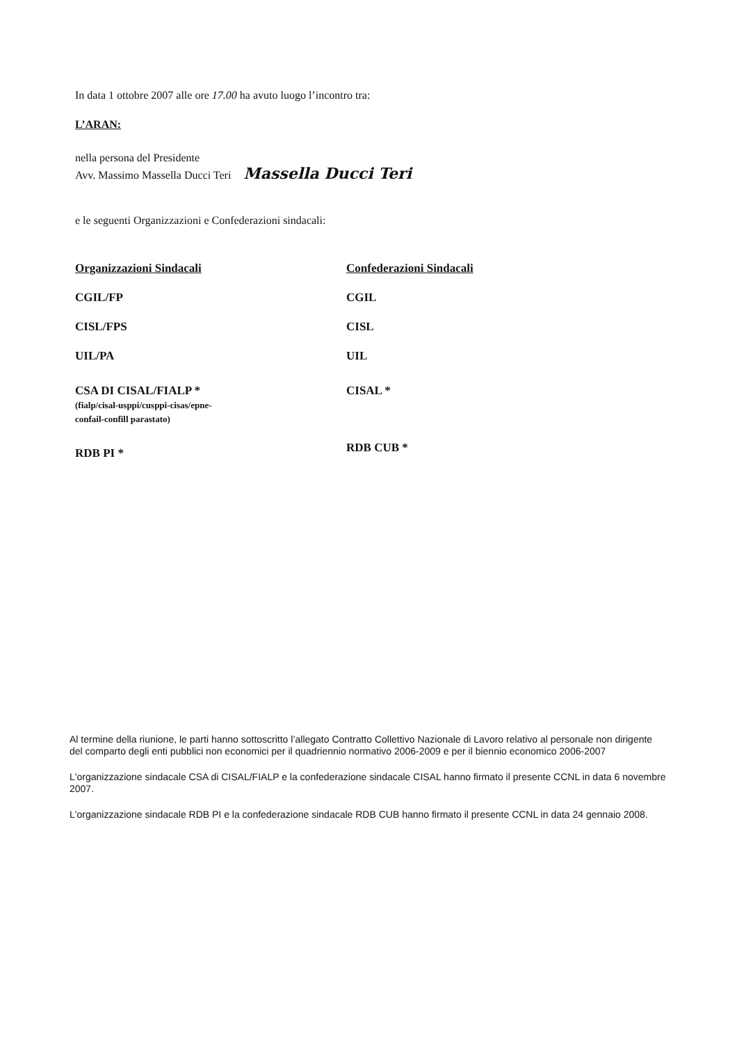In data 1 ottobre 2007 alle ore 17.00 ha avuto luogo l’incontro tra:
L’ARAN:
nella persona del Presidente
Avv. Massimo Massella Ducci Teri Massella Ducci Teri
e le seguenti Organizzazioni e Confederazioni sindacali:
Organizzazioni Sindacali
CGIL/FP
CISL/FPS
UIL/PA
CSA DI CISAL/FIALP *
(fialp/cisal-usppi/cusppi-cisas/epne-
confail-confill parastato)
RDB PI *
Confederazioni Sindacali
CGIL
CISL
UIL
CISAL *
RDB CUB *
Al termine della riunione, le parti hanno sottoscritto l’allegato Contratto Collettivo Nazionale di Lavoro relativo al personale non dirigente del comparto degli enti pubblici non economici per il quadriennio normativo 2006-2009 e per il biennio economico 2006-2007
L'organizzazione sindacale CSA di CISAL/FIALP e la confederazione sindacale CISAL hanno firmato il presente CCNL in data 6 novembre 2007.
L'organizzazione sindacale RDB PI e la confederazione sindacale RDB CUB hanno firmato il presente CCNL in data 24 gennaio 2008.